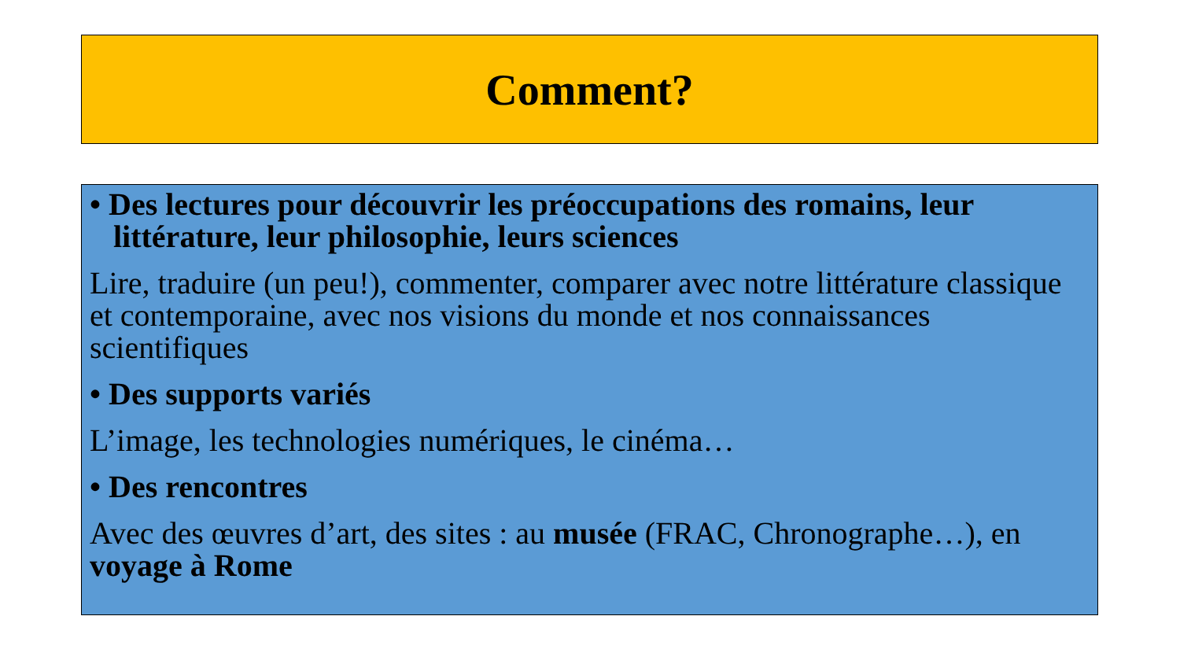Comment?
• Des lectures pour découvrir les préoccupations des romains, leur littérature, leur philosophie, leurs sciences
Lire, traduire (un peu!), commenter, comparer avec notre littérature classique et contemporaine, avec nos visions du monde et nos connaissances scientifiques
• Des supports variés
L’image, les technologies numériques, le cinéma…
• Des rencontres
Avec des œuvres d’art, des sites : au musée (FRAC, Chronographe…), en voyage à Rome